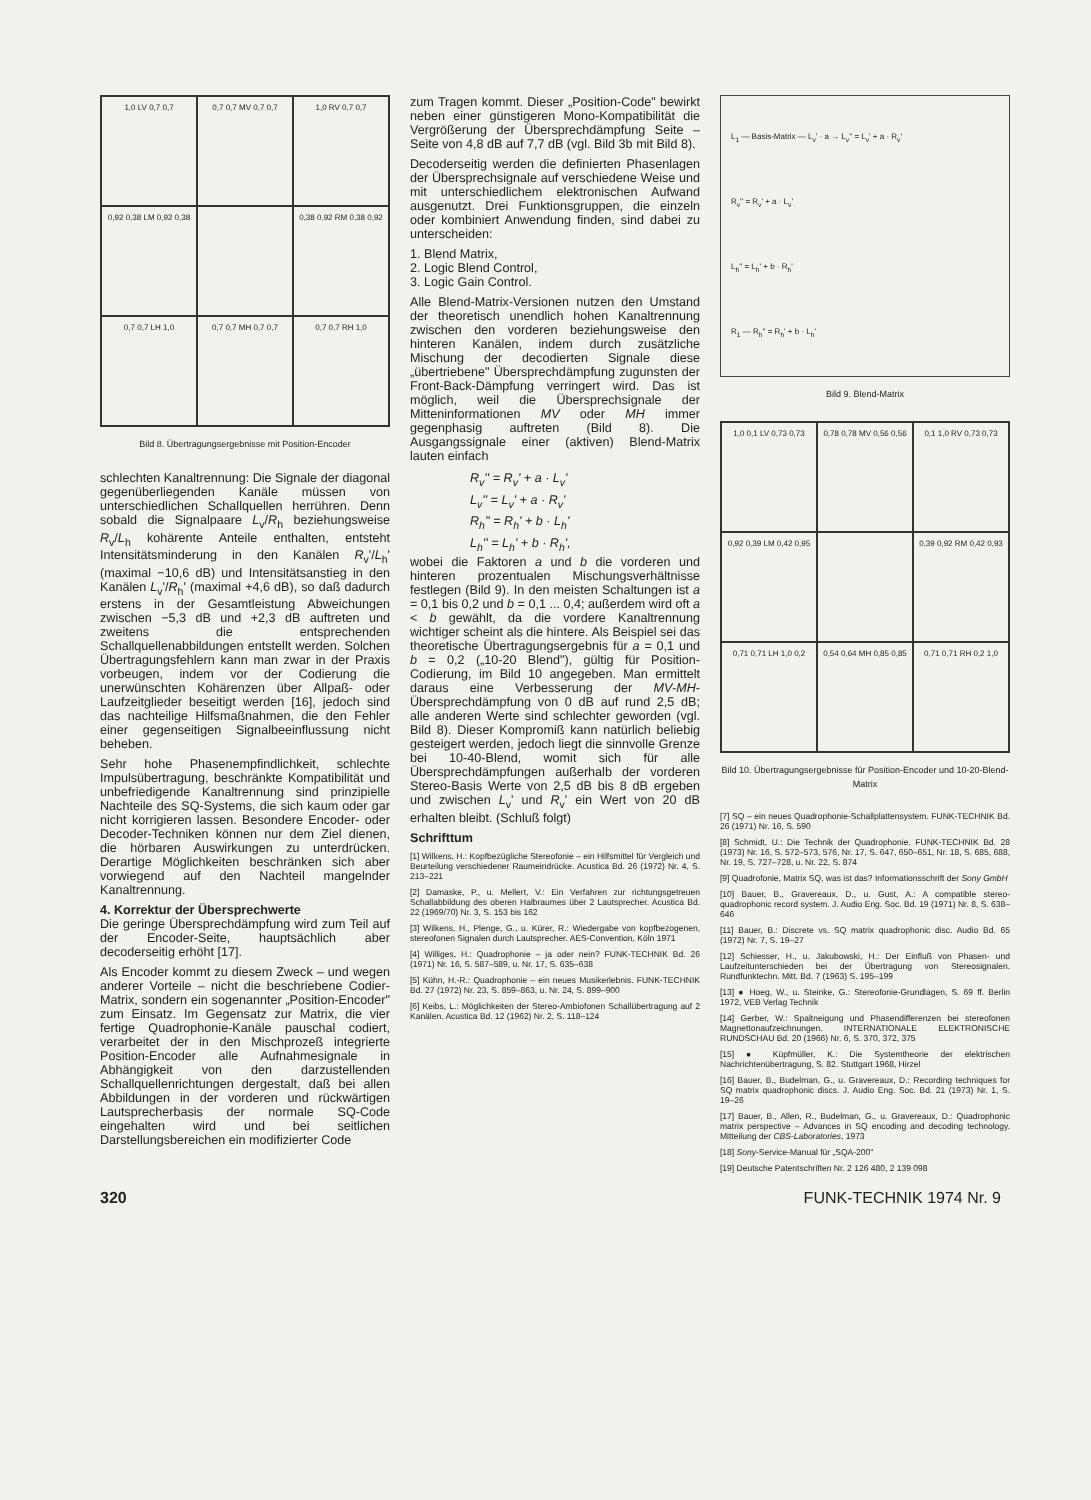1,0 LV 0,7 0,7
0,7 0,7 MV 0,7 0,7
1,0 RV 0,7 0,7
0,92 0,38 LM 0,92 0,38
0,38 0,92 RM 0,38 0,92
0,7 0,7 LH 1,0
0,7 0,7 MH 0,7 0,7
0,7 0,7 RH 1,0
Bild 8. Übertragungsergebnisse mit Position-Encoder
schlechten Kanaltrennung: Die Signale der diagonal gegenüberliegenden Kanäle müssen von unterschiedlichen Schallquellen herrühren. Denn sobald die Signalpaare L<sub>v</sub>/R<sub>h</sub> beziehungsweise R<sub>v</sub>/L<sub>h</sub> kohärente Anteile enthalten, entsteht Intensitätsminderung in den Kanälen R<sub>v</sub>'/L<sub>h</sub>' (maximal −10,6 dB) und Intensitätsanstieg in den Kanälen L<sub>v</sub>'/R<sub>h</sub>' (maximal +4,6 dB), so daß dadurch erstens in der Gesamtleistung Abweichungen zwischen −5,3 dB und +2,3 dB auftreten und zweitens die entsprechenden Schallquellenabbildungen entstellt werden. Solchen Übertragungsfehlern kann man zwar in der Praxis vorbeugen, indem vor der Codierung die unerwünschten Kohärenzen über Allpaß- oder Laufzeitglieder beseitigt werden [16], jedoch sind das nachteilige Hilfsmaßnahmen, die den Fehler einer gegenseitigen Signalbeeinflussung nicht beheben.
Sehr hohe Phasenempfindlichkeit, schlechte Impulsübertragung, beschränkte Kompatibilität und unbefriedigende Kanaltrennung sind prinzipielle Nachteile des SQ-Systems, die sich kaum oder gar nicht korrigieren lassen. Besondere Encoder- oder Decoder-Techniken können nur dem Ziel dienen, die hörbaren Auswirkungen zu unterdrücken. Derartige Möglichkeiten beschränken sich aber vorwiegend auf den Nachteil mangelnder Kanaltrennung.
4. Korrektur der Übersprechwerte
Die geringe Übersprechdämpfung wird zum Teil auf der Encoder-Seite, hauptsächlich aber decoderseitig erhöht [17].
Als Encoder kommt zu diesem Zweck – und wegen anderer Vorteile – nicht die beschriebene Codier-Matrix, sondern ein sogenannter „Position-Encoder" zum Einsatz. Im Gegensatz zur Matrix, die vier fertige Quadrophonie-Kanäle pauschal codiert, verarbeitet der in den Mischprozeß integrierte Position-Encoder alle Aufnahmesignale in Abhängigkeit von den darzustellenden Schallquellenrichtungen dergestalt, daß bei allen Abbildungen in der vorderen und rückwärtigen Lautsprecherbasis der normale SQ-Code eingehalten wird und bei seitlichen Darstellungsbereichen ein modifizierter Code
zum Tragen kommt. Dieser „Position-Code" bewirkt neben einer günstigeren Mono-Kompatibilität die Vergrößerung der Übersprechdämpfung Seite – Seite von 4,8 dB auf 7,7 dB (vgl. Bild 3b mit Bild 8).
Decoderseitig werden die definierten Phasenlagen der Übersprechsignale auf verschiedene Weise und mit unterschiedlichem elektronischen Aufwand ausgenutzt. Drei Funktionsgruppen, die einzeln oder kombiniert Anwendung finden, sind dabei zu unterscheiden:
1. Blend Matrix,
2. Logic Blend Control,
3. Logic Gain Control.
Alle Blend-Matrix-Versionen nutzen den Umstand der theoretisch unendlich hohen Kanaltrennung zwischen den vorderen beziehungsweise den hinteren Kanälen, indem durch zusätzliche Mischung der decodierten Signale diese „übertriebene" Übersprechdämpfung zugunsten der Front-Back-Dämpfung verringert wird. Das ist möglich, weil die Übersprechsignale der Mitteninformationen MV oder MH immer gegenphasig auftreten (Bild 8). Die Ausgangssignale einer (aktiven) Blend-Matrix lauten einfach
R<sub>v</sub>'' = R<sub>v</sub>' + a · L<sub>v</sub>'
L<sub>v</sub>'' = L<sub>v</sub>' + a · R<sub>v</sub>'
R<sub>h</sub>'' = R<sub>h</sub>' + b · L<sub>h</sub>'
L<sub>h</sub>'' = L<sub>h</sub>' + b · R<sub>h</sub>',
wobei die Faktoren a und b die vorderen und hinteren prozentualen Mischungsverhältnisse festlegen (Bild 9). In den meisten Schaltungen ist a = 0,1 bis 0,2 und b = 0,1 ... 0,4; außerdem wird oft a < b gewählt, da die vordere Kanaltrennung wichtiger scheint als die hintere. Als Beispiel sei das theoretische Übertragungsergebnis für a = 0,1 und b = 0,2 („10-20 Blend"), gültig für Position-Codierung, im Bild 10 angegeben. Man ermittelt daraus eine Verbesserung der MV-MH-Übersprechdämpfung von 0 dB auf rund 2,5 dB; alle anderen Werte sind schlechter geworden (vgl. Bild 8). Dieser Kompromiß kann natürlich beliebig gesteigert werden, jedoch liegt die sinnvolle Grenze bei 10-40-Blend, womit sich für alle Übersprechdämpfungen außerhalb der vorderen Stereo-Basis Werte von 2,5 dB bis 8 dB ergeben und zwischen L<sub>v</sub>' und R<sub>v</sub>' ein Wert von 20 dB erhalten bleibt. (Schluß folgt)
Schrifttum
[1] Wilkens, H.: Kopfbezügliche Stereofonie – ein Hilfsmittel für Vergleich und Beurteilung verschiedener Raumeindrücke. Acustica Bd. 26 (1972) Nr. 4, S. 213–221
[2] Damaske, P., u. Mellert, V.: Ein Verfahren zur richtungsgetreuen Schallabbildung des oberen Halbraumes über 2 Lautsprecher. Acustica Bd. 22 (1969/70) Nr. 3, S. 153 bis 162
[3] Wilkens, H., Plenge, G., u. Kürer, R.: Wiedergabe von kopfbezogenen, stereofonen Signalen durch Lautsprecher. AES-Convention, Köln 1971
[4] Williges, H.: Quadrophonie – ja oder nein? FUNK-TECHNIK Bd. 26 (1971) Nr. 16, S. 587–589, u. Nr. 17, S. 635–638
[5] Kühn, H.-R.: Quadrophonie – ein neues Musikerlebnis. FUNK-TECHNIK Bd. 27 (1972) Nr. 23, S. 859–863, u. Nr. 24, S. 899–900
[6] Keibs, L.: Möglichkeiten der Stereo-Ambiofonen Schallübertragung auf 2 Kanälen. Acustica Bd. 12 (1962) Nr. 2, S. 118–124
L<sub>1</sub> — Basis-Matrix — L<sub>v</sub>' · a → L<sub>v</sub>'' = L<sub>v</sub>' + a · R<sub>v</sub>'
R<sub>v</sub>'' = R<sub>v</sub>' + a · L<sub>v</sub>'
L<sub>h</sub>'' = L<sub>h</sub>' + b · R<sub>h</sub>'
R<sub>1</sub> — R<sub>h</sub>'' = R<sub>h</sub>' + b · L<sub>h</sub>'
Bild 9. Blend-Matrix
1,0 0,1 LV 0,73 0,73
0,78 0,78 MV 0,56 0,56
0,1 1,0 RV 0,73 0,73
0,92 0,39 LM 0,42 0,95
0,39 0,92 RM 0,42 0,93
0,71 0,71 LH 1,0 0,2
0,54 0,64 MH 0,85 0,85
0,71 0,71 RH 0,2 1,0
Bild 10. Übertragungsergebnisse für Position-Encoder und 10-20-Blend-Matrix
[7] SQ – ein neues Quadrophonie-Schallplattensystem. FUNK-TECHNIK Bd. 26 (1971) Nr. 16, S. 590
[8] Schmidt, U.: Die Technik der Quadrophonie. FUNK-TECHNIK Bd. 28 (1973) Nr. 16, S. 572–573, 576, Nr. 17, S. 647, 650–651, Nr. 18, S. 685, 688, Nr. 19, S. 727–728, u. Nr. 22, S. 874
[9] Quadrofonie, Matrix SQ, was ist das? Informationsschrift der Sony GmbH
[10] Bauer, B., Gravereaux, D., u. Gust, A.: A compatible stereo-quadrophonic record system. J. Audio Eng. Soc. Bd. 19 (1971) Nr. 8, S. 638–646
[11] Bauer, B.: Discrete vs. SQ matrix quadrophonic disc. Audio Bd. 65 (1972) Nr. 7, S. 19–27
[12] Schiesser, H., u. Jakubowski, H.: Der Einfluß von Phasen- und Laufzeitunterschieden bei der Übertragung von Stereosignalen. Rundfunktechn. Mitt. Bd. 7 (1963) S. 195–199
[13] ● Hoeg, W., u. Steinke, G.: Stereofonie-Grundlagen, S. 69 ff. Berlin 1972, VEB Verlag Technik
[14] Gerber, W.: Spaltneigung und Phasendifferenzen bei stereofonen Magnettonaufzeichnungen. INTERNATIONALE ELEKTRONISCHE RUNDSCHAU Bd. 20 (1966) Nr. 6, S. 370, 372, 375
[15] ● Küpfmüller, K.: Die Systemtheorie der elektrischen Nachrichtenübertragung, S. 82. Stuttgart 1968, Hirzel
[16] Bauer, B., Budelman, G., u. Gravereaux, D.: Recording techniques for SQ matrix quadrophonic discs. J. Audio Eng. Soc. Bd. 21 (1973) Nr. 1, S. 19–26
[17] Bauer, B., Allen, R., Budelman, G., u. Gravereaux, D.: Quadrophonic matrix perspective – Advances in SQ encoding and decoding technology. Mitteilung der CBS-Laboratories, 1973
[18] Sony-Service-Manual für „SQA-200"
[19] Deutsche Patentschriften Nr. 2 126 480, 2 139 098
320 FUNK-TECHNIK 1974 Nr. 9